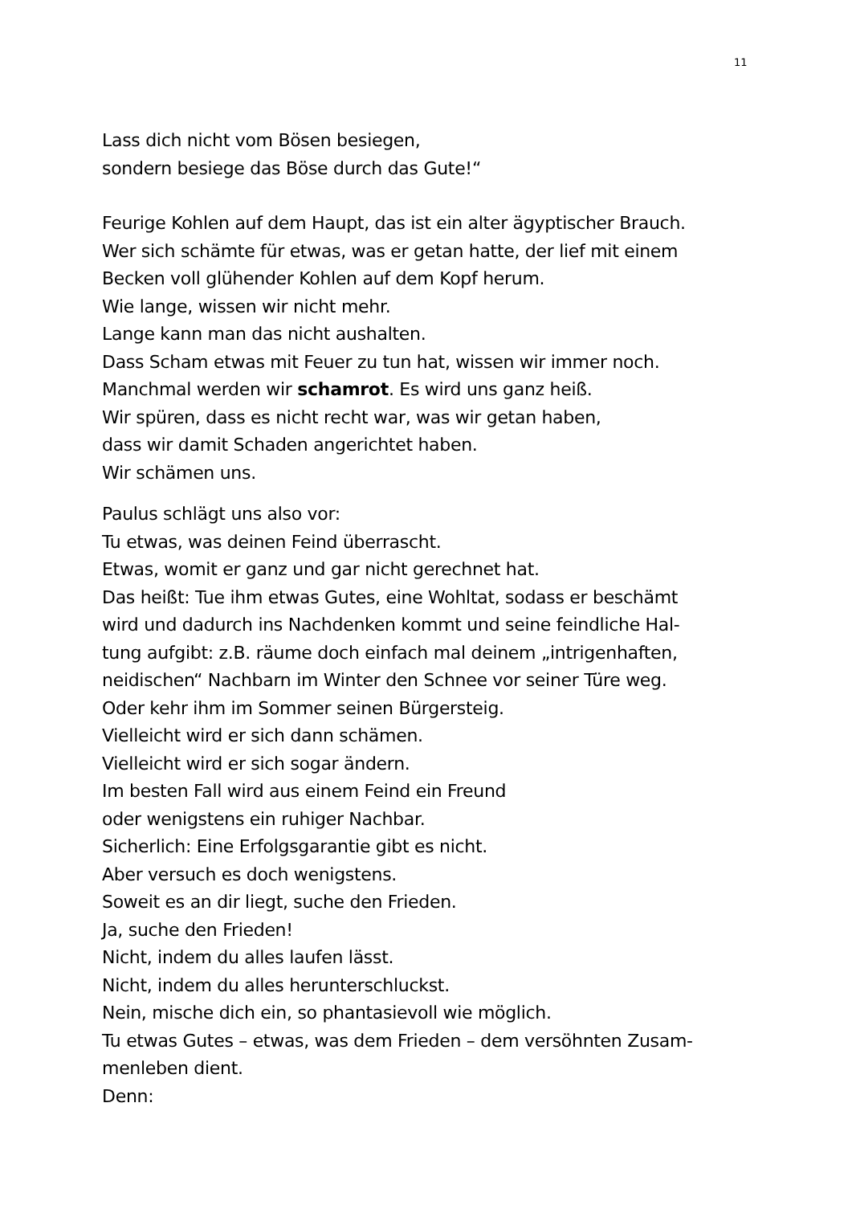11
Lass dich nicht vom Bösen besiegen,
sondern besiege das Böse durch das Gute!“
Feurige Kohlen auf dem Haupt, das ist ein alter ägyptischer Brauch.
Wer sich schämte für etwas, was er getan hatte, der lief mit einem
Becken voll glühender Kohlen auf dem Kopf herum.
Wie lange, wissen wir nicht mehr.
Lange kann man das nicht aushalten.
Dass Scham etwas mit Feuer zu tun hat, wissen wir immer noch.
Manchmal werden wir schamrot. Es wird uns ganz heiß.
Wir spüren, dass es nicht recht war, was wir getan haben,
dass wir damit Schaden angerichtet haben.
Wir schämen uns.
Paulus schlägt uns also vor:
Tu etwas, was deinen Feind überrascht.
Etwas, womit er ganz und gar nicht gerechnet hat.
Das heißt: Tue ihm etwas Gutes, eine Wohltat, sodass er beschämt
wird und dadurch ins Nachdenken kommt und seine feindliche Hal-
tung aufgibt: z.B. räume doch einfach mal deinem „intrigenhaften,
neidischen“ Nachbarn im Winter den Schnee vor seiner Türe weg.
Oder kehr ihm im Sommer seinen Bürgersteig.
Vielleicht wird er sich dann schämen.
Vielleicht wird er sich sogar ändern.
Im besten Fall wird aus einem Feind ein Freund
oder wenigstens ein ruhiger Nachbar.
Sicherlich: Eine Erfolgsgarantie gibt es nicht.
Aber versuch es doch wenigstens.
Soweit es an dir liegt, suche den Frieden.
Ja, suche den Frieden!
Nicht, indem du alles laufen lässt.
Nicht, indem du alles herunterschluckst.
Nein, mische dich ein, so phantasievoll wie möglich.
Tu etwas Gutes – etwas, was dem Frieden – dem versöhnten Zusam-
menleben dient.
Denn: